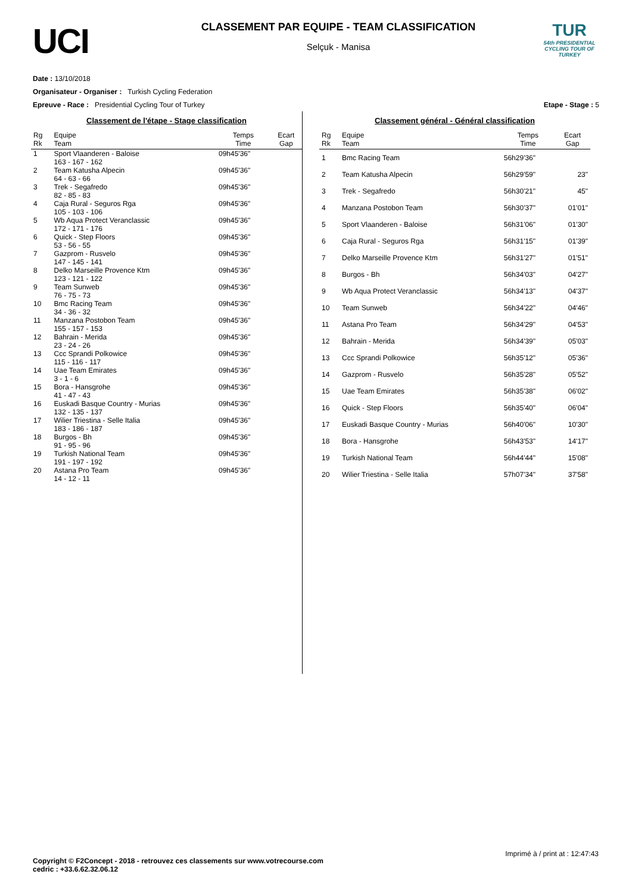UCI
CLASSEMENT PAR EQUIPE - TEAM CLASSIFICATION
Selçuk - Manisa
TUR
54th PRESIDENTIAL CYCLING TOUR OF TURKEY
Date : 13/10/2018
Organisateur - Organiser : Turkish Cycling Federation
Epreuve - Race : Presidential Cycling Tour of Turkey Etape - Stage : 5
Classement de l'étape - Stage classification
| Rg Rk | Equipe Team | Temps Time | Ecart Gap |
| --- | --- | --- | --- |
| 1 | Sport Vlaanderen - Baloise 163 - 167 - 162 | 09h45'36" | |
| 2 | Team Katusha Alpecin 64 - 63 - 66 | 09h45'36" | |
| 3 | Trek - Segafredo 82 - 85 - 83 | 09h45'36" | |
| 4 | Caja Rural - Seguros Rga 105 - 103 - 106 | 09h45'36" | |
| 5 | Wb Aqua Protect Veranclassic 172 - 171 - 176 | 09h45'36" | |
| 6 | Quick - Step Floors 53 - 56 - 55 | 09h45'36" | |
| 7 | Gazprom - Rusvelo 147 - 145 - 141 | 09h45'36" | |
| 8 | Delko Marseille Provence Ktm 123 - 121 - 122 | 09h45'36" | |
| 9 | Team Sunweb 76 - 75 - 73 | 09h45'36" | |
| 10 | Bmc Racing Team 34 - 36 - 32 | 09h45'36" | |
| 11 | Manzana Postobon Team 155 - 157 - 153 | 09h45'36" | |
| 12 | Bahrain - Merida 23 - 24 - 26 | 09h45'36" | |
| 13 | Ccc Sprandi Polkowice 115 - 116 - 117 | 09h45'36" | |
| 14 | Uae Team Emirates 3 - 1 - 6 | 09h45'36" | |
| 15 | Bora - Hansgrohe 41 - 47 - 43 | 09h45'36" | |
| 16 | Euskadi Basque Country - Murias 132 - 135 - 137 | 09h45'36" | |
| 17 | Wilier Triestina - Selle Italia 183 - 186 - 187 | 09h45'36" | |
| 18 | Burgos - Bh 91 - 95 - 96 | 09h45'36" | |
| 19 | Turkish National Team 191 - 197 - 192 | 09h45'36" | |
| 20 | Astana Pro Team 14 - 12 - 11 | 09h45'36" | |
Classement général - Général classification
| Rg Rk | Equipe Team | Temps Time | Ecart Gap |
| --- | --- | --- | --- |
| 1 | Bmc Racing Team | 56h29'36" | |
| 2 | Team Katusha Alpecin | 56h29'59" | 23" |
| 3 | Trek - Segafredo | 56h30'21" | 45" |
| 4 | Manzana Postobon Team | 56h30'37" | 01'01" |
| 5 | Sport Vlaanderen - Baloise | 56h31'06" | 01'30" |
| 6 | Caja Rural - Seguros Rga | 56h31'15" | 01'39" |
| 7 | Delko Marseille Provence Ktm | 56h31'27" | 01'51" |
| 8 | Burgos - Bh | 56h34'03" | 04'27" |
| 9 | Wb Aqua Protect Veranclassic | 56h34'13" | 04'37" |
| 10 | Team Sunweb | 56h34'22" | 04'46" |
| 11 | Astana Pro Team | 56h34'29" | 04'53" |
| 12 | Bahrain - Merida | 56h34'39" | 05'03" |
| 13 | Ccc Sprandi Polkowice | 56h35'12" | 05'36" |
| 14 | Gazprom - Rusvelo | 56h35'28" | 05'52" |
| 15 | Uae Team Emirates | 56h35'38" | 06'02" |
| 16 | Quick - Step Floors | 56h35'40" | 06'04" |
| 17 | Euskadi Basque Country - Murias | 56h40'06" | 10'30" |
| 18 | Bora - Hansgrohe | 56h43'53" | 14'17" |
| 19 | Turkish National Team | 56h44'44" | 15'08" |
| 20 | Wilier Triestina - Selle Italia | 57h07'34" | 37'58" |
Imprimé à / print at : 12:47:43
Copyright © F2Concept - 2018 - retrouvez ces classements sur www.votrecourse.com
cedric : +33.6.62.32.06.12